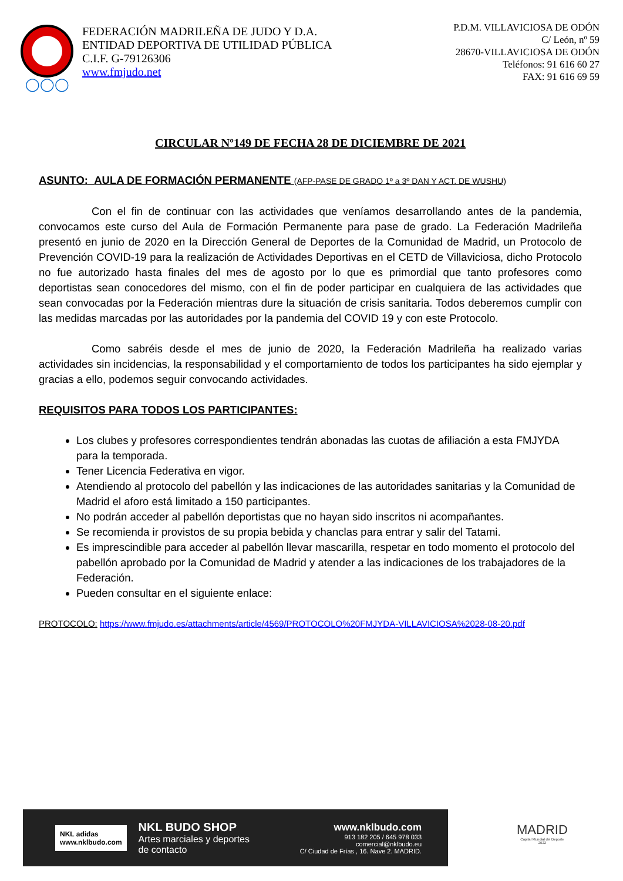◯◯◯
FEDERACIÓN MADRILEÑA DE JUDO Y D.A.
ENTIDAD DEPORTIVA DE UTILIDAD PÚBLICA
C.I.F. G-79126306
www.fmjudo.net
P.D.M. VILLAVICIOSA DE ODÓN
C/ León, nº 59
28670-VILLAVICIOSA DE ODÓN
Teléfonos: 91 616 60 27
FAX: 91 616 69 59
CIRCULAR Nº149 DE FECHA 28 DE DICIEMBRE DE 2021
ASUNTO: AULA DE FORMACIÓN PERMANENTE (AFP-PASE DE GRADO 1º a 3º DAN Y ACT. DE WUSHU)
Con el fin de continuar con las actividades que veníamos desarrollando antes de la pandemia, convocamos este curso del Aula de Formación Permanente para pase de grado. La Federación Madrileña presentó en junio de 2020 en la Dirección General de Deportes de la Comunidad de Madrid, un Protocolo de Prevención COVID-19 para la realización de Actividades Deportivas en el CETD de Villaviciosa, dicho Protocolo no fue autorizado hasta finales del mes de agosto por lo que es primordial que tanto profesores como deportistas sean conocedores del mismo, con el fin de poder participar en cualquiera de las actividades que sean convocadas por la Federación mientras dure la situación de crisis sanitaria. Todos deberemos cumplir con las medidas marcadas por las autoridades por la pandemia del COVID 19 y con este Protocolo.
Como sabréis desde el mes de junio de 2020, la Federación Madrileña ha realizado varias actividades sin incidencias, la responsabilidad y el comportamiento de todos los participantes ha sido ejemplar y gracias a ello, podemos seguir convocando actividades.
REQUISITOS PARA TODOS LOS PARTICIPANTES:
Los clubes y profesores correspondientes tendrán abonadas las cuotas de afiliación a esta FMJYDA para la temporada.
Tener Licencia Federativa en vigor.
Atendiendo al protocolo del pabellón y las indicaciones de las autoridades sanitarias y la Comunidad de Madrid el aforo está limitado a 150 participantes.
No podrán acceder al pabellón deportistas que no hayan sido inscritos ni acompañantes.
Se recomienda ir provistos de su propia bebida y chanclas para entrar y salir del Tatami.
Es imprescindible para acceder al pabellón llevar mascarilla, respetar en todo momento el protocolo del pabellón aprobado por la Comunidad de Madrid y atender a las indicaciones de los trabajadores de la Federación.
Pueden consultar en el siguiente enlace:
PROTOCOLO: https://www.fmjudo.es/attachments/article/4569/PROTOCOLO%20FMJYDA-VILLAVICIOSA%2028-08-20.pdf
NKL adidas
www.nklbudo.com
NKL BUDO SHOP
Artes marciales y deportes
de contacto
www.nklbudo.com
913 182 205 / 645 978 033
comercial@nklbudo.eu
C/ Ciudad de Frías , 16. Nave 2. MADRID.
MADRID
Capital Mundial del Deporte
2022